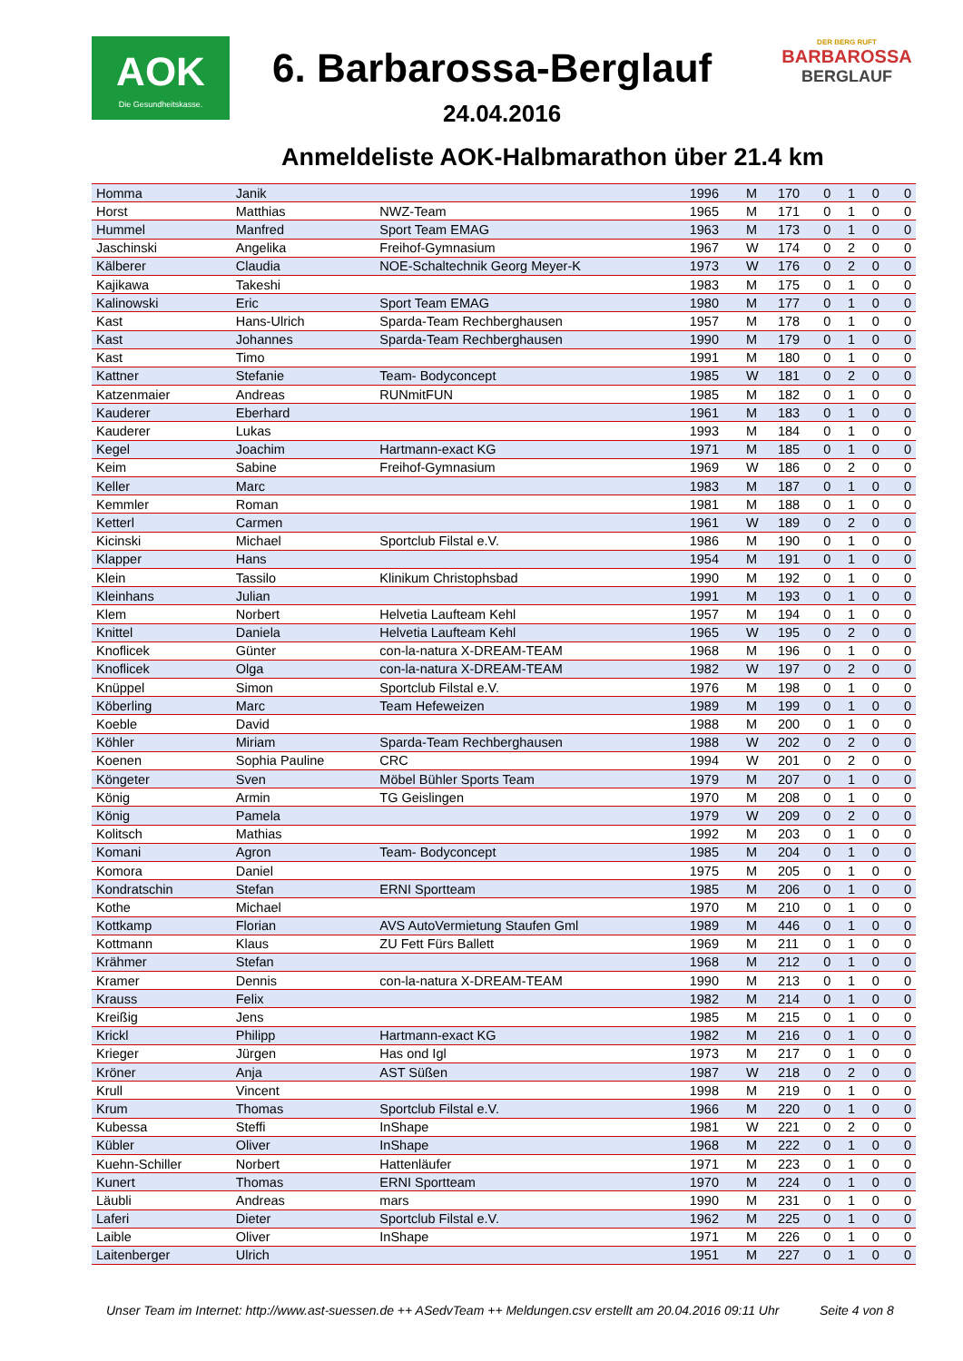AOK
Die Gesundheitskasse.
6. Barbarossa-Berglauf
DER BERG RUFT
BARBAROSSA
BERGLAUF
24.04.2016
Anmeldeliste AOK-Halbmarathon über 21.4 km
| Homma | Janik | | 1996 | M | 170 | 0 | 1 | 0 | 0 |
| Horst | Matthias | NWZ-Team | 1965 | M | 171 | 0 | 1 | 0 | 0 |
| Hummel | Manfred | Sport Team EMAG | 1963 | M | 173 | 0 | 1 | 0 | 0 |
| Jaschinski | Angelika | Freihof-Gymnasium | 1967 | W | 174 | 0 | 2 | 0 | 0 |
| Kälberer | Claudia | NOE-Schaltechnik Georg Meyer-K | 1973 | W | 176 | 0 | 2 | 0 | 0 |
| Kajikawa | Takeshi | | 1983 | M | 175 | 0 | 1 | 0 | 0 |
| Kalinowski | Eric | Sport Team EMAG | 1980 | M | 177 | 0 | 1 | 0 | 0 |
| Kast | Hans-Ulrich | Sparda-Team Rechberghausen | 1957 | M | 178 | 0 | 1 | 0 | 0 |
| Kast | Johannes | Sparda-Team Rechberghausen | 1990 | M | 179 | 0 | 1 | 0 | 0 |
| Kast | Timo | | 1991 | M | 180 | 0 | 1 | 0 | 0 |
| Kattner | Stefanie | Team- Bodyconcept | 1985 | W | 181 | 0 | 2 | 0 | 0 |
| Katzenmaier | Andreas | RUNmitFUN | 1985 | M | 182 | 0 | 1 | 0 | 0 |
| Kauderer | Eberhard | | 1961 | M | 183 | 0 | 1 | 0 | 0 |
| Kauderer | Lukas | | 1993 | M | 184 | 0 | 1 | 0 | 0 |
| Kegel | Joachim | Hartmann-exact KG | 1971 | M | 185 | 0 | 1 | 0 | 0 |
| Keim | Sabine | Freihof-Gymnasium | 1969 | W | 186 | 0 | 2 | 0 | 0 |
| Keller | Marc | | 1983 | M | 187 | 0 | 1 | 0 | 0 |
| Kemmler | Roman | | 1981 | M | 188 | 0 | 1 | 0 | 0 |
| Ketterl | Carmen | | 1961 | W | 189 | 0 | 2 | 0 | 0 |
| Kicinski | Michael | Sportclub Filstal e.V. | 1986 | M | 190 | 0 | 1 | 0 | 0 |
| Klapper | Hans | | 1954 | M | 191 | 0 | 1 | 0 | 0 |
| Klein | Tassilo | Klinikum Christophsbad | 1990 | M | 192 | 0 | 1 | 0 | 0 |
| Kleinhans | Julian | | 1991 | M | 193 | 0 | 1 | 0 | 0 |
| Klem | Norbert | Helvetia Laufteam Kehl | 1957 | M | 194 | 0 | 1 | 0 | 0 |
| Knittel | Daniela | Helvetia Laufteam Kehl | 1965 | W | 195 | 0 | 2 | 0 | 0 |
| Knoflicek | Günter | con-la-natura X-DREAM-TEAM | 1968 | M | 196 | 0 | 1 | 0 | 0 |
| Knoflicek | Olga | con-la-natura X-DREAM-TEAM | 1982 | W | 197 | 0 | 2 | 0 | 0 |
| Knüppel | Simon | Sportclub Filstal e.V. | 1976 | M | 198 | 0 | 1 | 0 | 0 |
| Köberling | Marc | Team Hefeweizen | 1989 | M | 199 | 0 | 1 | 0 | 0 |
| Koeble | David | | 1988 | M | 200 | 0 | 1 | 0 | 0 |
| Köhler | Miriam | Sparda-Team Rechberghausen | 1988 | W | 202 | 0 | 2 | 0 | 0 |
| Koenen | Sophia Pauline | CRC | 1994 | W | 201 | 0 | 2 | 0 | 0 |
| Köngeter | Sven | Möbel Bühler Sports Team | 1979 | M | 207 | 0 | 1 | 0 | 0 |
| König | Armin | TG Geislingen | 1970 | M | 208 | 0 | 1 | 0 | 0 |
| König | Pamela | | 1979 | W | 209 | 0 | 2 | 0 | 0 |
| Kolitsch | Mathias | | 1992 | M | 203 | 0 | 1 | 0 | 0 |
| Komani | Agron | Team- Bodyconcept | 1985 | M | 204 | 0 | 1 | 0 | 0 |
| Komora | Daniel | | 1975 | M | 205 | 0 | 1 | 0 | 0 |
| Kondratschin | Stefan | ERNI Sportteam | 1985 | M | 206 | 0 | 1 | 0 | 0 |
| Kothe | Michael | | 1970 | M | 210 | 0 | 1 | 0 | 0 |
| Kottkamp | Florian | AVS AutoVermietung Staufen Gml | 1989 | M | 446 | 0 | 1 | 0 | 0 |
| Kottmann | Klaus | ZU Fett Fürs Ballett | 1969 | M | 211 | 0 | 1 | 0 | 0 |
| Krähmer | Stefan | | 1968 | M | 212 | 0 | 1 | 0 | 0 |
| Kramer | Dennis | con-la-natura X-DREAM-TEAM | 1990 | M | 213 | 0 | 1 | 0 | 0 |
| Krauss | Felix | | 1982 | M | 214 | 0 | 1 | 0 | 0 |
| Kreißig | Jens | | 1985 | M | 215 | 0 | 1 | 0 | 0 |
| Krickl | Philipp | Hartmann-exact KG | 1982 | M | 216 | 0 | 1 | 0 | 0 |
| Krieger | Jürgen | Has ond Igl | 1973 | M | 217 | 0 | 1 | 0 | 0 |
| Kröner | Anja | AST Süßen | 1987 | W | 218 | 0 | 2 | 0 | 0 |
| Krull | Vincent | | 1998 | M | 219 | 0 | 1 | 0 | 0 |
| Krum | Thomas | Sportclub Filstal e.V. | 1966 | M | 220 | 0 | 1 | 0 | 0 |
| Kubessa | Steffi | InShape | 1981 | W | 221 | 0 | 2 | 0 | 0 |
| Kübler | Oliver | InShape | 1968 | M | 222 | 0 | 1 | 0 | 0 |
| Kuehn-Schiller | Norbert | Hattenläufer | 1971 | M | 223 | 0 | 1 | 0 | 0 |
| Kunert | Thomas | ERNI Sportteam | 1970 | M | 224 | 0 | 1 | 0 | 0 |
| Läubli | Andreas | mars | 1990 | M | 231 | 0 | 1 | 0 | 0 |
| Laferi | Dieter | Sportclub Filstal e.V. | 1962 | M | 225 | 0 | 1 | 0 | 0 |
| Laible | Oliver | InShape | 1971 | M | 226 | 0 | 1 | 0 | 0 |
| Laitenberger | Ulrich | | 1951 | M | 227 | 0 | 1 | 0 | 0 |
Unser Team im Internet: http://www.ast-suessen.de ++ ASedvTeam ++ Meldungen.csv erstellt am 20.04.2016 09:11 Uhr
Seite 4 von 8